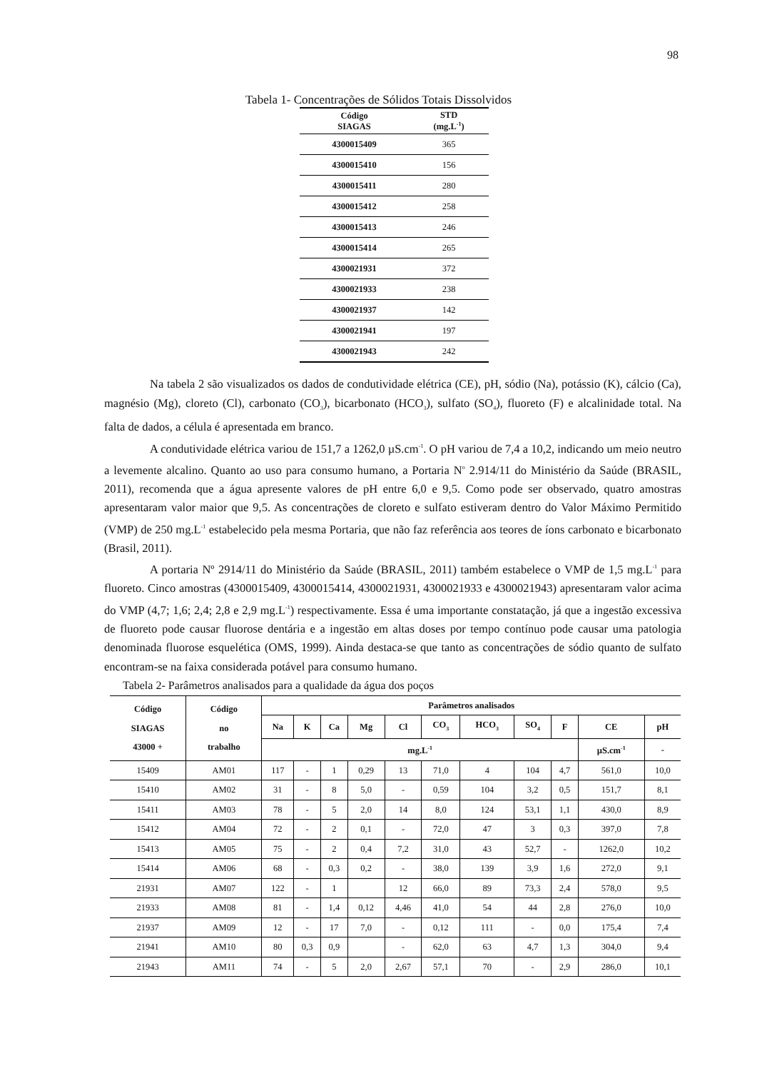98
Tabela 1- Concentrações de Sólidos Totais Dissolvidos
| Código SIAGAS | STD (mg.L<sup>-1</sup>) |
| --- | --- |
| 4300015409 | 365 |
| 4300015410 | 156 |
| 4300015411 | 280 |
| 4300015412 | 258 |
| 4300015413 | 246 |
| 4300015414 | 265 |
| 4300021931 | 372 |
| 4300021933 | 238 |
| 4300021937 | 142 |
| 4300021941 | 197 |
| 4300021943 | 242 |
Na tabela 2 são visualizados os dados de condutividade elétrica (CE), pH, sódio (Na), potássio (K), cálcio (Ca), magnésio (Mg), cloreto (Cl), carbonato (CO<sub>3</sub>), bicarbonato (HCO<sub>3</sub>), sulfato (SO<sub>4</sub>), fluoreto (F) e alcalinidade total. Na falta de dados, a célula é apresentada em branco.
A condutividade elétrica variou de 151,7 a 1262,0 µS.cm<sup>-1</sup>. O pH variou de 7,4 a 10,2, indicando um meio neutro a levemente alcalino. Quanto ao uso para consumo humano, a Portaria N<sup>o</sup> 2.914/11 do Ministério da Saúde (BRASIL, 2011), recomenda que a água apresente valores de pH entre 6,0 e 9,5. Como pode ser observado, quatro amostras apresentaram valor maior que 9,5. As concentrações de cloreto e sulfato estiveram dentro do Valor Máximo Permitido (VMP) de 250 mg.L<sup>-1</sup> estabelecido pela mesma Portaria, que não faz referência aos teores de íons carbonato e bicarbonato (Brasil, 2011).
A portaria Nº 2914/11 do Ministério da Saúde (BRASIL, 2011) também estabelece o VMP de 1,5 mg.L<sup>-1</sup> para fluoreto. Cinco amostras (4300015409, 4300015414, 4300021931, 4300021933 e 4300021943) apresentaram valor acima do VMP (4,7; 1,6; 2,4; 2,8 e 2,9 mg.L<sup>-1</sup>) respectivamente. Essa é uma importante constatação, já que a ingestão excessiva de fluoreto pode causar fluorose dentária e a ingestão em altas doses por tempo contínuo pode causar uma patologia denominada fluorose esquelética (OMS, 1999). Ainda destaca-se que tanto as concentrações de sódio quanto de sulfato encontram-se na faixa considerada potável para consumo humano.
Tabela 2- Parâmetros analisados para a qualidade da água dos poços
| Código SIAGAS 43000 + | Código no trabalho | Parâmetros analisados | | | | | | | | | | |
| --- | --- | --- | --- | --- | --- | --- | --- | --- | --- | --- | --- | --- |
| | | Na | K | Ca | Mg | Cl | CO<sub>3</sub> | HCO<sub>3</sub> | SO<sub>4</sub> | F | CE | pH |
| | | mg.L<sup>-1</sup> | | | | | | | | | µS.cm<sup>-1</sup> | - |
| 15409 | AM01 | 117 | - | 1 | 0,29 | 13 | 71,0 | 4 | 104 | 4,7 | 561,0 | 10,0 |
| 15410 | AM02 | 31 | - | 8 | 5,0 | - | 0,59 | 104 | 3,2 | 0,5 | 151,7 | 8,1 |
| 15411 | AM03 | 78 | - | 5 | 2,0 | 14 | 8,0 | 124 | 53,1 | 1,1 | 430,0 | 8,9 |
| 15412 | AM04 | 72 | - | 2 | 0,1 | - | 72,0 | 47 | 3 | 0,3 | 397,0 | 7,8 |
| 15413 | AM05 | 75 | - | 2 | 0,4 | 7,2 | 31,0 | 43 | 52,7 | - | 1262,0 | 10,2 |
| 15414 | AM06 | 68 | - | 0,3 | 0,2 | - | 38,0 | 139 | 3,9 | 1,6 | 272,0 | 9,1 |
| 21931 | AM07 | 122 | - | 1 | | 12 | 66,0 | 89 | 73,3 | 2,4 | 578,0 | 9,5 |
| 21933 | AM08 | 81 | - | 1,4 | 0,12 | 4,46 | 41,0 | 54 | 44 | 2,8 | 276,0 | 10,0 |
| 21937 | AM09 | 12 | - | 17 | 7,0 | - | 0,12 | 111 | - | 0,0 | 175,4 | 7,4 |
| 21941 | AM10 | 80 | 0,3 | 0,9 | | - | 62,0 | 63 | 4,7 | 1,3 | 304,0 | 9,4 |
| 21943 | AM11 | 74 | - | 5 | 2,0 | 2,67 | 57,1 | 70 | - | 2,9 | 286,0 | 10,1 |